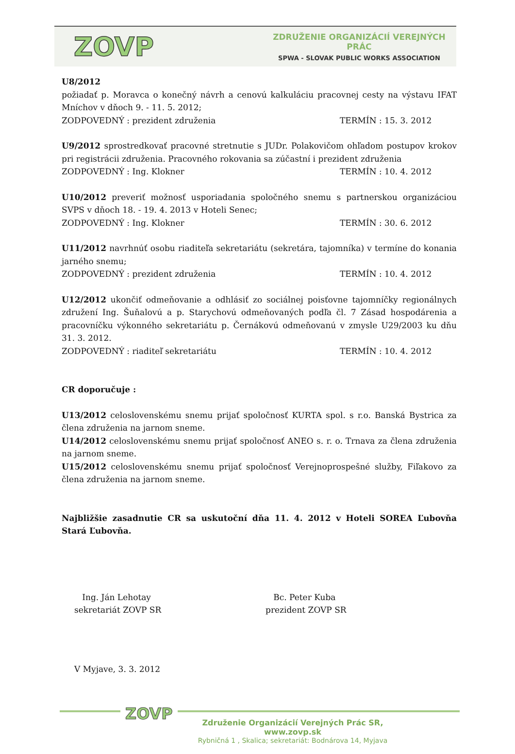ZOVP
ZDRUŽENIE ORGANIZÁCIÍ VEREJNÝCH PRÁC
SPWA - SLOVAK PUBLIC WORKS ASSOCIATION
U8/2012
požiadať p. Moravca o konečný návrh a cenovú kalkuláciu pracovnej cesty na výstavu IFAT Mníchov v dňoch 9. - 11. 5. 2012;
ZODPOVEDNÝ : prezident združenia TERMÍN : 15. 3. 2012
U9/2012 sprostredkovať pracovné stretnutie s JUDr. Polakovičom ohľadom postupov krokov pri registrácii združenia. Pracovného rokovania sa zúčastní i prezident združenia
ZODPOVEDNÝ : Ing. Klokner TERMÍN : 10. 4. 2012
U10/2012 preveriť možnosť usporiadania spoločného snemu s partnerskou organizáciou SVPS v dňoch 18. - 19. 4. 2013 v Hoteli Senec;
ZODPOVEDNÝ : Ing. Klokner TERMÍN : 30. 6. 2012
U11/2012 navrhnúť osobu riaditeľa sekretariátu (sekretára, tajomníka) v termíne do konania jarného snemu;
ZODPOVEDNÝ : prezident združenia TERMÍN : 10. 4. 2012
U12/2012 ukončiť odmeňovanie a odhlásiť zo sociálnej poisťovne tajomníčky regionálnych združení Ing. Šuňalovú a p. Starychovú odmeňovaných podľa čl. 7 Zásad hospodárenia a pracovníčku výkonného sekretariátu p. Černákovú odmeňovanú v zmysle U29/2003 ku dňu 31. 3. 2012.
ZODPOVEDNÝ : riaditeľ sekretariátu TERMÍN : 10. 4. 2012
CR doporučuje :
U13/2012 celoslovenskému snemu prijať spoločnosť KURTA spol. s r.o. Banská Bystrica za člena združenia na jarnom sneme.
U14/2012 celoslovenskému snemu prijať spoločnosť ANEO s. r. o. Trnava za člena združenia na jarnom sneme.
U15/2012 celoslovenskému snemu prijať spoločnosť Verejnoprospešné služby, Fiľakovo za člena združenia na jarnom sneme.
Najbližšie zasadnutie CR sa uskutoční dňa 11. 4. 2012 v Hoteli SOREA Ľubovňa Stará Ľubovňa.
Ing. Ján Lehotay
sekretariát ZOVP SR
Bc. Peter Kuba
prezident ZOVP SR
V Myjave, 3. 3. 2012
ZOVP
Združenie Organizácií Verejných Prác SR, www.zovp.sk
Rybničná 1 , Skalica; sekretariát: Bodnárova 14, Myjava